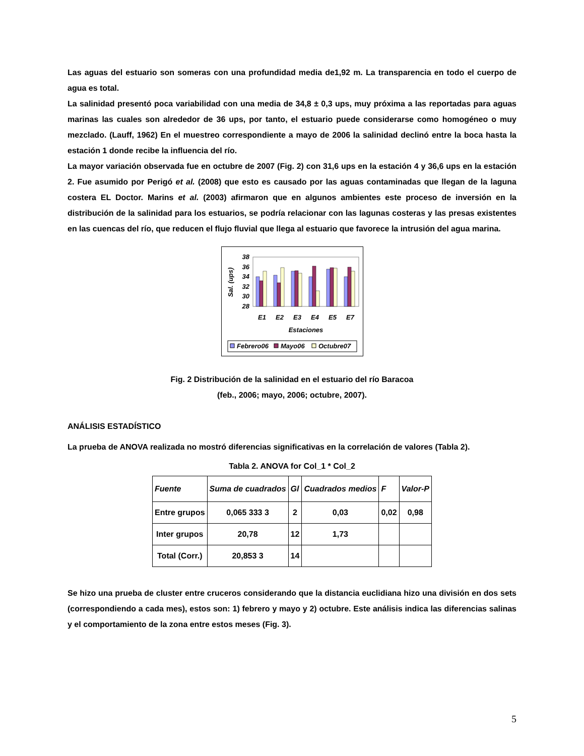Las aguas del estuario son someras con una profundidad media de1,92 m. La transparencia en todo el cuerpo de agua es total.
La salinidad presentó poca variabilidad con una media de 34,8 ± 0,3 ups, muy próxima a las reportadas para aguas marinas las cuales son alrededor de 36 ups, por tanto, el estuario puede considerarse como homogéneo o muy mezclado. (Lauff, 1962) En el muestreo correspondiente a mayo de 2006 la salinidad declinó entre la boca hasta la estación 1 donde recibe la influencia del río.
La mayor variación observada fue en octubre de 2007 (Fig. 2) con 31,6 ups en la estación 4 y 36,6 ups en la estación 2. Fue asumido por Perigó et al. (2008) que esto es causado por las aguas contaminadas que llegan de la laguna costera EL Doctor. Marins et al. (2003) afirmaron que en algunos ambientes este proceso de inversión en la distribución de la salinidad para los estuarios, se podría relacionar con las lagunas costeras y las presas existentes en las cuencas del río, que reducen el flujo fluvial que llega al estuario que favorece la intrusión del agua marina.
38
36
34
32
30
28
Sal. (ups)
E1
E2
E3
E4
E5
E7
Estaciones
Febrero06
Mayo06
Octubre07
Fig. 2 Distribución de la salinidad en el estuario del río Baracoa
(feb., 2006; mayo, 2006; octubre, 2007).
ANÁLISIS ESTADÍSTICO
La prueba de ANOVA realizada no mostró diferencias significativas en la correlación de valores (Tabla 2).
Tabla 2. ANOVA for Col_1 * Col_2
| Fuente | Suma de cuadrados | Gl | Cuadrados medios | F | Valor-P |
| --- | --- | --- | --- | --- | --- |
| Entre grupos | 0,065 333 3 | 2 | 0,03 | 0,02 | 0,98 |
| Inter grupos | 20,78 | 12 | 1,73 | | |
| Total (Corr.) | 20,853 3 | 14 | | | |
Se hizo una prueba de cluster entre cruceros considerando que la distancia euclidiana hizo una división en dos sets (correspondiendo a cada mes), estos son: 1) febrero y mayo y 2) octubre. Este análisis indica las diferencias salinas y el comportamiento de la zona entre estos meses (Fig. 3).
5